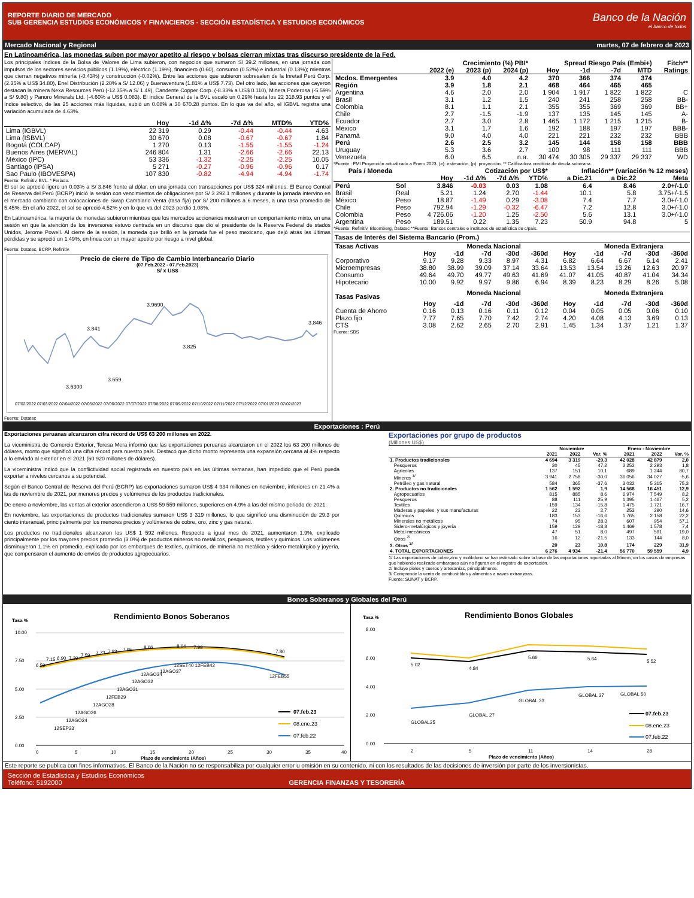REPORTE DIARIO DE MERCADO
SUB GERENCIA ESTUDIOS ECONÓMICOS Y FINANCIEROS - SECCIÓN ESTADÍSTICA Y ESTUDIOS ECONÓMICOS
Banco de la Nación
el banco de todos
Mercado Nacional y Regional martes, 07 de febrero de 2023
En Latinoamérica, las monedas suben por mayor apetito al riesgo y bolsas cierran mixtas tras discurso presidente de la Fed.
Los principales índices de la Bolsa de Valores de Lima subieron, con negocios que sumaron S/ 39.2 millones, en una jornada con impulsos de los sectores servicios públicos (1.19%), eléctrico (1.19%), financiero (0.60), consumo (0.52%) e industrial (0.13%); mientras que cierran negativos minería (-0.43%) y construcción (-0.02%). Entre las acciones que subieron sobresalen de la Inretail Perú Corp.(2.35% a US$ 34.80), Enel Distribución (2.20% a S/ 12.06) y Buenaventura (1.81% a US$ 7.73). Del otro lado, las acciones que cayeron destacan la minera Nexa Resources Perú (-12.35% a S/ 1.49), Candente Copper Corp. (-8.33% a US$ 0.110), Minera Poderosa (-5.59% a S/ 9.80) y Panoro Minerals Ltd. (-4.60% a US$ 0.083). El índice General de la BVL escaló un 0.29% hasta los 22 318.93 puntos y el índice selectivo, de las 25 acciones más líquidas, subió un 0.08% a 30 670.28 puntos. En lo que va del año, el IGBVL registra una variación acumulada de 4.63%.
| | Hoy | -1d Δ% | -7d Δ% | MTD% | YTD% |
| --- | --- | --- | --- | --- | --- |
| Lima (IGBVL) | 22 319 | 0.29 | -0.44 | -0.44 | 4.63 |
| Lima (ISBVL) | 30 670 | 0.08 | -0.67 | -0.67 | 1.84 |
| Bogotá (COLCAP) | 1 270 | 0.13 | -1.55 | -1.55 | -1.24 |
| Buenos Aires (MERVAL) | 246 804 | 1.31 | -2.66 | -2.66 | 22.13 |
| México (IPC) | 53 336 | -1.32 | -2.25 | -2.25 | 10.05 |
| Santiago (IPSA) | 5 271 | -0.27 | -0.96 | -0.96 | 0.17 |
| Sao Paulo (IBOVESPA) | 107 830 | -0.82 | -4.94 | -4.94 | -1.74 |
Fuente: Refinitiv, BVL. * Feriado.
El sol se apreció ligero un 0.03% a S/ 3.846 frente al dólar, en una jornada con transacciones por US$ 324 millones. El Banco Central de Reserva del Perú (BCRP) inició la sesión con vencimientos de obligaciones por S/ 3 292.1 millones y durante la jornada intervino en el mercado cambiario con colocaciones de Swap Cambiario Venta (tasa fija) por S/ 200 millones a 6 meses, a una tasa promedio de 5.45%. En el año 2022, el sol se apreció 4.52% y en lo que va del 2023 perdió 1.08%.
En Latinoamérica, la mayoría de monedas subieron mientras que los mercados accionarios mostraron un comportamiento mixto, en una sesión en que la atención de los inversores estuvo centrada en un discurso que dio el presidente de la Reserva Federal de stados Unidos, Jerome Powell. Al cierre de la sesión, la moneda que brilló en la jornada fue el peso mexicano, que dejó atrás las últimas pérdidas y se apreció un 1.49%, en línea con un mayor apetito por riesgo a nivel global.
Fuente: Datatec, BCRP, Refinitiv
Precio de cierre de Tipo de Cambio Interbancario Diario
(07.Feb.2022 - 07.Feb.2023)
S/ x US$
3.841
3.9690
3.825
3.6300
3.659
3.846
07/02/2022 07/03/2022 07/04/2022 07/05/2022 07/06/2022 07/07/2022 07/08/2022 07/09/2022 07/10/2022 07/11/2022 07/12/2022 07/01/2023 07/02/2023
Fuente: Datatec
| | Crecimiento (%) PBI* | | | Spread Riesgo País (Embi+) | | | | Fitch** |
| --- | --- | --- | --- | --- | --- | --- | --- | --- |
| | 2022 (e) | 2023 (p) | 2024 (p) | Hoy | -1d | -7d | MTD | Ratings |
| Mcdos. Emergentes | 3.9 | 4.0 | 4.2 | 370 | 366 | 374 | 374 | |
| Región | 3.9 | 1.8 | 2.1 | 468 | 464 | 465 | 465 | |
| Argentina | 4.6 | 2.0 | 2.0 | 1 904 | 1 917 | 1 822 | 1 822 | C |
| Brasil | 3.1 | 1.2 | 1.5 | 240 | 241 | 258 | 258 | BB- |
| Colombia | 8.1 | 1.1 | 2.1 | 355 | 355 | 369 | 369 | BB+ |
| Chile | 2.7 | -1.5 | -1.9 | 137 | 135 | 145 | 145 | A- |
| Ecuador | 2.7 | 3.0 | 2.8 | 1 465 | 1 172 | 1 215 | 1 215 | B- |
| México | 3.1 | 1.7 | 1.6 | 192 | 188 | 197 | 197 | BBB- |
| Panamá | 9.0 | 4.0 | 4.0 | 221 | 221 | 232 | 232 | BBB |
| Perú | 2.6 | 2.5 | 3.2 | 145 | 144 | 158 | 158 | BBB |
| Uruguay | 5.3 | 3.6 | 2.7 | 100 | 98 | 111 | 111 | BBB |
| Venezuela | 6.0 | 6.5 | n.a. | 30 474 | 30 305 | 29 337 | 29 337 | WD |
*Fuente : FMI Proyección actualizado a Enero 2023. (e): estimación, (p): proyección. ** Calificadora crediticia de deuda soberana.
| País / Moneda | | Cotización por US$* | | | | Inflación** (variación % 12 meses) | | |
| --- | --- | --- | --- | --- | --- | --- | --- | --- |
| | | Hoy | -1d Δ% | -7d Δ% | YTD% | a Dic.21 | a Dic.22 | Meta |
| Perú | Sol | 3.846 | -0.03 | 0.03 | 1.08 | 6.4 | 8.46 | 2.0+/-1.0 |
| Brasil | Real | 5.21 | 1.24 | 2.70 | -1.44 | 10.1 | 5.8 | 3.75+/-1.5 |
| México | Peso | 18.87 | -1.49 | 0.29 | -3.08 | 7.4 | 7.7 | 3.0+/-1.0 |
| Chile | Peso | 792.94 | -1.29 | -0.32 | -6.47 | 7.2 | 12.8 | 3.0+/-1.0 |
| Colombia | Peso | 4 726.06 | -1.20 | 1.25 | -2.50 | 5.6 | 13.1 | 3.0+/-1.0 |
| Argentina | Peso | 189.51 | 0.22 | 1.35 | 7.23 | 50.9 | 94.8 | 5 |
*Fuente: Refinitiv, Bloomberg, Datatec **Fuente: Bancos centrales e institutos de estadística de c/país.
Tasas de Interés del Sistema Bancario (Prom.)
| Tasas Activas | | Moneda Nacional | | | | | Moneda Extranjera | | | |
| --- | --- | --- | --- | --- | --- | --- | --- | --- | --- | --- |
| | Hoy | -1d | -7d | -30d | -360d | Hoy | -1d | -7d | -30d | -360d |
| Corporativo | 9.17 | 9.28 | 9.33 | 8.97 | 4.31 | 6.82 | 6.64 | 6.67 | 6.14 | 2.41 |
| Microempresas | 38.80 | 38.99 | 39.09 | 37.14 | 33.64 | 13.53 | 13.54 | 13.26 | 12.63 | 20.97 |
| Consumo | 49.64 | 49.70 | 49.77 | 49.63 | 41.69 | 41.07 | 41.05 | 40.87 | 41.04 | 34.34 |
| Hipotecario | 10.00 | 9.92 | 9.97 | 9.86 | 6.94 | 8.39 | 8.23 | 8.29 | 8.26 | 5.08 |
| Tasas Pasivas | | Moneda Nacional | | | | | Moneda Extranjera | | | |
| | Hoy | -1d | -7d | -30d | -360d | Hoy | -1d | -7d | -30d | -360d |
| Cuenta de Ahorro | 0.16 | 0.13 | 0.16 | 0.11 | 0.12 | 0.04 | 0.05 | 0.05 | 0.06 | 0.10 |
| Plazo fijo | 7.77 | 7.65 | 7.70 | 7.42 | 2.74 | 4.20 | 4.08 | 4.13 | 3.69 | 0.13 |
| CTS | 3.08 | 2.62 | 2.65 | 2.70 | 2.91 | 1.45 | 1.34 | 1.37 | 1.21 | 1.37 |
Fuente: SBS
Exportaciones : Perú
Exportaciones peruanas alcanzaron cifra récord de US$ 63 200 millones en 2022.
La viceministra de Comercio Exterior, Teresa Mera informó que las exportaciones peruanas alcanzaron en el 2022 los 63 200 millones de dólares, monto que significó una cifra récord para nuestro país. Destacó que dicho monto representa una expansión cercana al 4% respecto a lo enviado al exterior en el 2021 (60 920 millones de dólares).
La viceministra indicó que la conflictividad social registrada en nuestro país en las últimas semanas, han impedido que el Perú pueda exportar a niveles cercanos a su potencial.
Según el Banco Central de Reserva del Perú (BCRP) las exportaciones sumaron US$ 4 934 millones en noviembre, inferiores en 21.4% a las de noviembre de 2021, por menores precios y volúmenes de los productos tradicionales.
De enero a noviembre, las ventas al exterior ascendieron a US$ 59 559 millones, superiores en 4.9% a las del mismo periodo de 2021.
En noviembre, las exportaciones de productos tradicionales sumaron US$ 3 319 millones, lo que significó una disminución de 29.3 por ciento interanual, principalmente por los menores precios y volúmenes de cobre, oro, zinc y gas natural.
Los productos no tradicionales alcanzaron los US$ 1 592 millones. Respecto a igual mes de 2021, aumentaron 1.9%, explicado principalmente por los mayores precios promedio (3.0%) de productos mineros no metálicos, pesqueros, textiles y químicos. Los volúmenes disminuyeron 1.1% en promedio, explicado por los embarques de textiles, químicos, de minería no metálica y sidero-metalúrgico y joyería, que compensaron el aumento de envíos de productos agropecuarios.
Exportaciones por grupo de productos
(Millones US$)
| | Noviembre | | | Enero - Noviembre | | |
| --- | --- | --- | --- | --- | --- | --- |
| | 2021 | 2022 | Var. % | 2021 | 2022 | Var. % |
| 1. Productos tradicionales | 4 694 | 3 319 | -29,3 | 42 028 | 42 879 | 2,0 |
| Pesqueros | 30 | 45 | 47,2 | 2 252 | 2 293 | 1,8 |
| Agrícolas | 137 | 151 | 10,1 | 689 | 1 244 | 80,7 |
| Mineros <sup>1/</sup> | 3 941 | 2 758 | -30,0 | 36 056 | 34 027 | -5,6 |
| Petróleo y gas natural | 584 | 365 | -37,6 | 3 032 | 5 315 | 75,3 |
| 2. Productos no tradicionales | 1 562 | 1 592 | 1,9 | 14 568 | 16 451 | 12,9 |
| Agropecuarios | 815 | 885 | 8,6 | 6 974 | 7 549 | 8,2 |
| Pesqueros | 88 | 111 | 25,9 | 1 395 | 1 467 | 5,2 |
| Textiles | 159 | 134 | -15,8 | 1 475 | 1 721 | 16,7 |
| Maderas y papeles, y sus manufacturas | 22 | 23 | 2,7 | 253 | 290 | 14,6 |
| Químicos | 183 | 153 | -16,6 | 1 765 | 2 158 | 22,2 |
| Minerales no metálicos | 74 | 95 | 28,3 | 607 | 954 | 57,1 |
| Sidero-metalúrgicos y joyería | 159 | 129 | -18,8 | 1 469 | 1 578 | 7,4 |
| Metal-mecánicos | 47 | 51 | 8,0 | 497 | 591 | 19,0 |
| Otros <sup>2/</sup> | 16 | 12 | -21,5 | 133 | 144 | 8,0 |
| 3. Otros <sup>3/</sup> | 20 | 23 | 10,8 | 174 | 229 | 31,9 |
| 4. TOTAL EXPORTACIONES | 6 276 | 4 934 | -21,4 | 56 770 | 59 559 | 4,9 |
1/ Las exportaciones de cobre,zinc y molibdeno se han estimado sobre la base de las exportaciones reportadas al Minem, en los casos de empresas que habiendo realizado embarques aún no figuran en el registro de exportación.
2/ Incluye pieles y cueros y artesanías, principalmente.
3/ Comprende la venta de combustibles y alimentos a naves extranjeras.
Fuente: SUNAT y BCRP.
Bonos Soberanos y Globales del Perú
Tasa %
Rendimiento Bonos Soberanos
10.00
7.50
5.00
2.50
0.00
6.59
7.15
6.90
7.39
7.59
7.73
7.83
7.95
8.06
8.04
7.99
7.80
12SEP23
12AGO24
12AGO26
12AGO28
12FEB29
12AGO31
12AGO32
12AGO34
12AGO37
12SET40 12FEB42
12FEB55
0
5
10
15
20
25
30
35
40
Plazo de vencimiento (Años)
07.feb.23
08.ene.23
07.feb.22
Tasa %
Rendimiento Bonos Globales
8.00
6.00
4.00
2.00
0.00
5.02
4.84
5.66
5.64
5.52
GLOBAL25
GLOBAL 27
GLOBAL 33
GLOBAL 37
GLOBAL 50
2
5
11
14
28
Plazo de vencimiento (Años)
07.feb.23
08.ene.23
07.feb.22
Este reporte se publica con fines informativos. El Banco de la Nación no se responsabiliza por cualquier error u omisión en su contenido, ni con los resultados de las decisiones de inversión por parte de los inversionistas.
Sección de Estadística y Estudios Económicos
Teléfono: 5192000
GERENCIA FINANZAS Y TESORERÍA